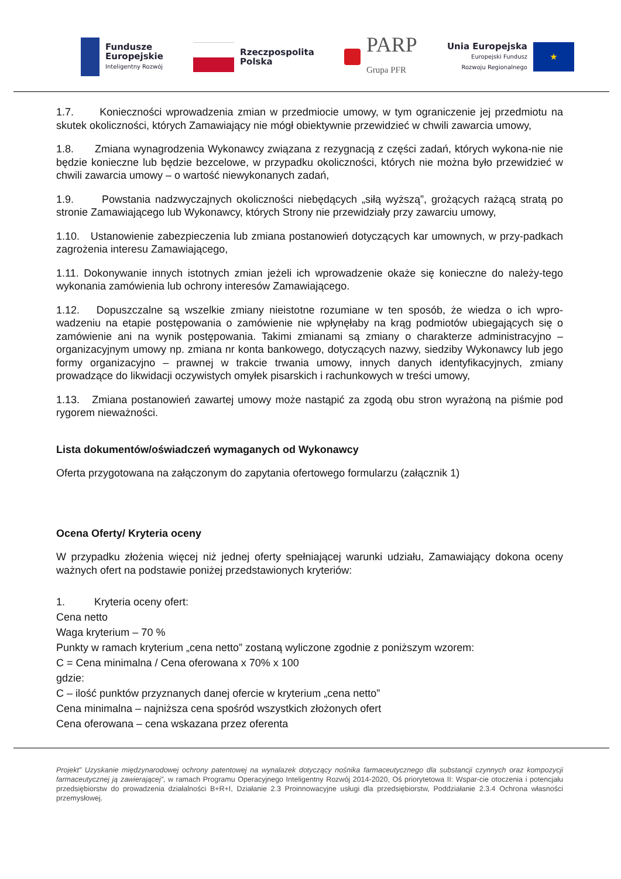Fundusze
Europejskie
Inteligentny Rozwój
Rzeczpospolita
Polska
PARP
Grupa PFR
Unia Europejska
Europejski Fundusz
Rozwoju Regionalnego
★
1.7. Konieczności wprowadzenia zmian w przedmiocie umowy, w tym ograniczenie jej przedmiotu na skutek okoliczności, których Zamawiający nie mógł obiektywnie przewidzieć w chwili zawarcia umowy,
1.8. Zmiana wynagrodzenia Wykonawcy związana z rezygnacją z części zadań, których wykona-nie nie będzie konieczne lub będzie bezcelowe, w przypadku okoliczności, których nie można było przewidzieć w chwili zawarcia umowy – o wartość niewykonanych zadań,
1.9. Powstania nadzwyczajnych okoliczności niebędących „siłą wyższą”, grożących rażącą stratą po stronie Zamawiającego lub Wykonawcy, których Strony nie przewidziały przy zawarciu umowy,
1.10. Ustanowienie zabezpieczenia lub zmiana postanowień dotyczących kar umownych, w przy-padkach zagrożenia interesu Zamawiającego,
1.11. Dokonywanie innych istotnych zmian jeżeli ich wprowadzenie okaże się konieczne do należy-tego wykonania zamówienia lub ochrony interesów Zamawiającego.
1.12. Dopuszczalne są wszelkie zmiany nieistotne rozumiane w ten sposób, że wiedza o ich wpro-wadzeniu na etapie postępowania o zamówienie nie wpłynęłaby na krąg podmiotów ubiegających się o zamówienie ani na wynik postępowania. Takimi zmianami są zmiany o charakterze administracyjno – organizacyjnym umowy np. zmiana nr konta bankowego, dotyczących nazwy, siedziby Wykonawcy lub jego formy organizacyjno – prawnej w trakcie trwania umowy, innych danych identyfikacyjnych, zmiany prowadzące do likwidacji oczywistych omyłek pisarskich i rachunkowych w treści umowy,
1.13. Zmiana postanowień zawartej umowy może nastąpić za zgodą obu stron wyrażoną na piśmie pod rygorem nieważności.
Lista dokumentów/oświadczeń wymaganych od Wykonawcy
Oferta przygotowana na załączonym do zapytania ofertowego formularzu (załącznik 1)
Ocena Oferty/ Kryteria oceny
W przypadku złożenia więcej niż jednej oferty spełniającej warunki udziału, Zamawiający dokona oceny ważnych ofert na podstawie poniżej przedstawionych kryteriów:
1. Kryteria oceny ofert:
Cena netto
Waga kryterium – 70 %
Punkty w ramach kryterium „cena netto” zostaną wyliczone zgodnie z poniższym wzorem:
C = Cena minimalna / Cena oferowana x 70% x 100
gdzie:
C – ilość punktów przyznanych danej ofercie w kryterium „cena netto”
Cena minimalna – najniższa cena spośród wszystkich złożonych ofert
Cena oferowana – cena wskazana przez oferenta
Projekt” Uzyskanie międzynarodowej ochrony patentowej na wynalazek dotyczący nośnika farmaceutycznego dla substancji czynnych oraz kompozycji farmaceutycznej ją zawierającej”, w ramach Programu Operacyjnego Inteligentny Rozwój 2014-2020, Oś priorytetowa II: Wspar-cie otoczenia i potencjału przedsiębiorstw do prowadzenia działalności B+R+I, Działanie 2.3 Proinnowacyjne usługi dla przedsiębiorstw, Poddziałanie 2.3.4 Ochrona własności przemysłowej.